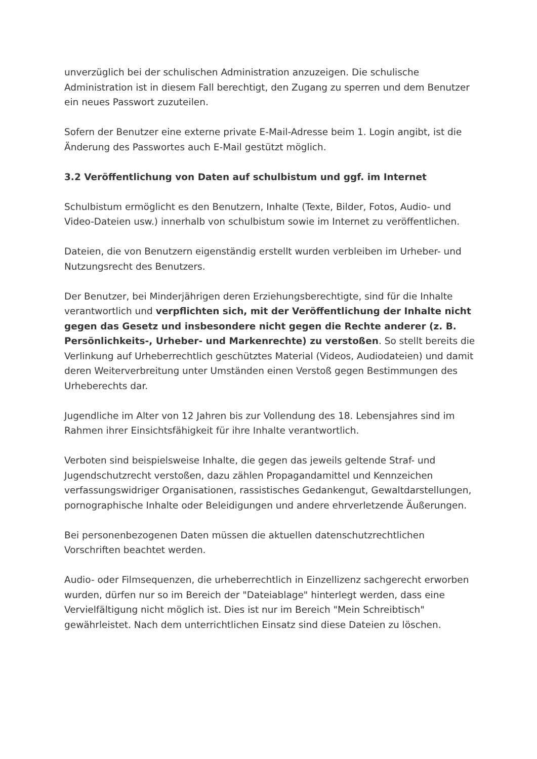unverzüglich bei der schulischen Administration anzuzeigen. Die schulische Administration ist in diesem Fall berechtigt, den Zugang zu sperren und dem Benutzer ein neues Passwort zuzuteilen.
Sofern der Benutzer eine externe private E-Mail-Adresse beim 1. Login angibt, ist die Änderung des Passwortes auch E-Mail gestützt möglich.
3.2 Veröffentlichung von Daten auf schulbistum und ggf. im Internet
Schulbistum ermöglicht es den Benutzern, Inhalte (Texte, Bilder, Fotos, Audio- und Video-Dateien usw.) innerhalb von schulbistum sowie im Internet zu veröffentlichen.
Dateien, die von Benutzern eigenständig erstellt wurden verbleiben im Urheber- und Nutzungsrecht des Benutzers.
Der Benutzer, bei Minderjährigen deren Erziehungsberechtigte, sind für die Inhalte verantwortlich und verpflichten sich, mit der Veröffentlichung der Inhalte nicht gegen das Gesetz und insbesondere nicht gegen die Rechte anderer (z. B. Persönlichkeits-, Urheber- und Markenrechte) zu verstoßen. So stellt bereits die Verlinkung auf Urheberrechtlich geschütztes Material (Videos, Audiodateien) und damit deren Weiterverbreitung unter Umständen einen Verstoß gegen Bestimmungen des Urheberechts dar.
Jugendliche im Alter von 12 Jahren bis zur Vollendung des 18. Lebensjahres sind im Rahmen ihrer Einsichtsfähigkeit für ihre Inhalte verantwortlich.
Verboten sind beispielsweise Inhalte, die gegen das jeweils geltende Straf- und Jugendschutzrecht verstoßen, dazu zählen Propagandamittel und Kennzeichen verfassungswidriger Organisationen, rassistisches Gedankengut, Gewaltdarstellungen, pornographische Inhalte oder Beleidigungen und andere ehrverletzende Äußerungen.
Bei personenbezogenen Daten müssen die aktuellen datenschutzrechtlichen Vorschriften beachtet werden.
Audio- oder Filmsequenzen, die urheberrechtlich in Einzellizenz sachgerecht erworben wurden, dürfen nur so im Bereich der "Dateiablage" hinterlegt werden, dass eine Vervielfältigung nicht möglich ist. Dies ist nur im Bereich "Mein Schreibtisch" gewährleistet. Nach dem unterrichtlichen Einsatz sind diese Dateien zu löschen.